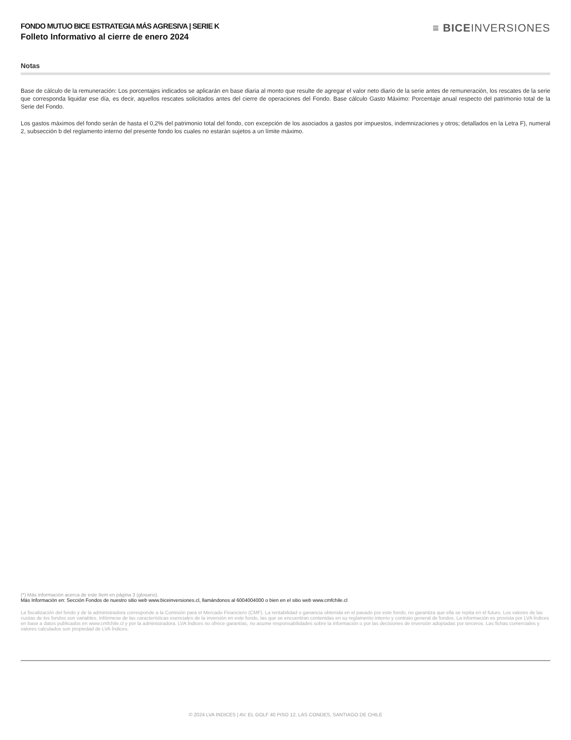FONDO MUTUO BICE ESTRATEGIA MÁS AGRESIVA | SERIE K
Folleto Informativo al cierre de enero 2024
≡ BICEINVERSIONES
Notas
Base de cálculo de la remuneración: Los porcentajes indicados se aplicarán en base diaria al monto que resulte de agregar el valor neto diario de la serie antes de remuneración, los rescates de la serie que corresponda liquidar ese día, es decir, aquellos rescates solicitados antes del cierre de operaciones del Fondo. Base cálculo Gasto Máximo: Porcentaje anual respecto del patrimonio total de la Serie del Fondo.
Los gastos máximos del fondo serán de hasta el 0,2% del patrimonio total del fondo, con excepción de los asociados a gastos por impuestos, indemnizaciones y otros; detallados en la Letra F), numeral 2, subsección b del reglamento interno del presente fondo los cuales no estarán sujetos a un límite máximo.
(*) Más información acerca de este ítem en página 3 (glosario).
Más Información en: Sección Fondos de nuestro sitio web www.biceinversiones.cl, llamándonos al 6004004000 o bien en el sitio web www.cmfchile.cl
La fiscalización del fondo y de la administradora corresponde a la Comisión para el Mercado Financiero (CMF). La rentabilidad o ganancia obtenida en el pasado por este fondo, no garantiza que ella se repita en el futuro. Los valores de las cuotas de los fondos son variables. Infórmese de las características esenciales de la inversión en este fondo, las que se encuentran contenidas en su reglamento interno y contrato general de fondos. La información es provista por LVA Índices en base a datos publicados en www.cmfchile.cl y por la administradora. LVA Índices no ofrece garantías, no asume responsabilidades sobre la información o por las decisiones de inversión adoptadas por terceros. Las fichas comerciales y valores calculados son propiedad de LVA Índices.
© 2024 LVA INDICES | AV. EL GOLF 40 PISO 12, LAS CONDES, SANTIAGO DE CHILE